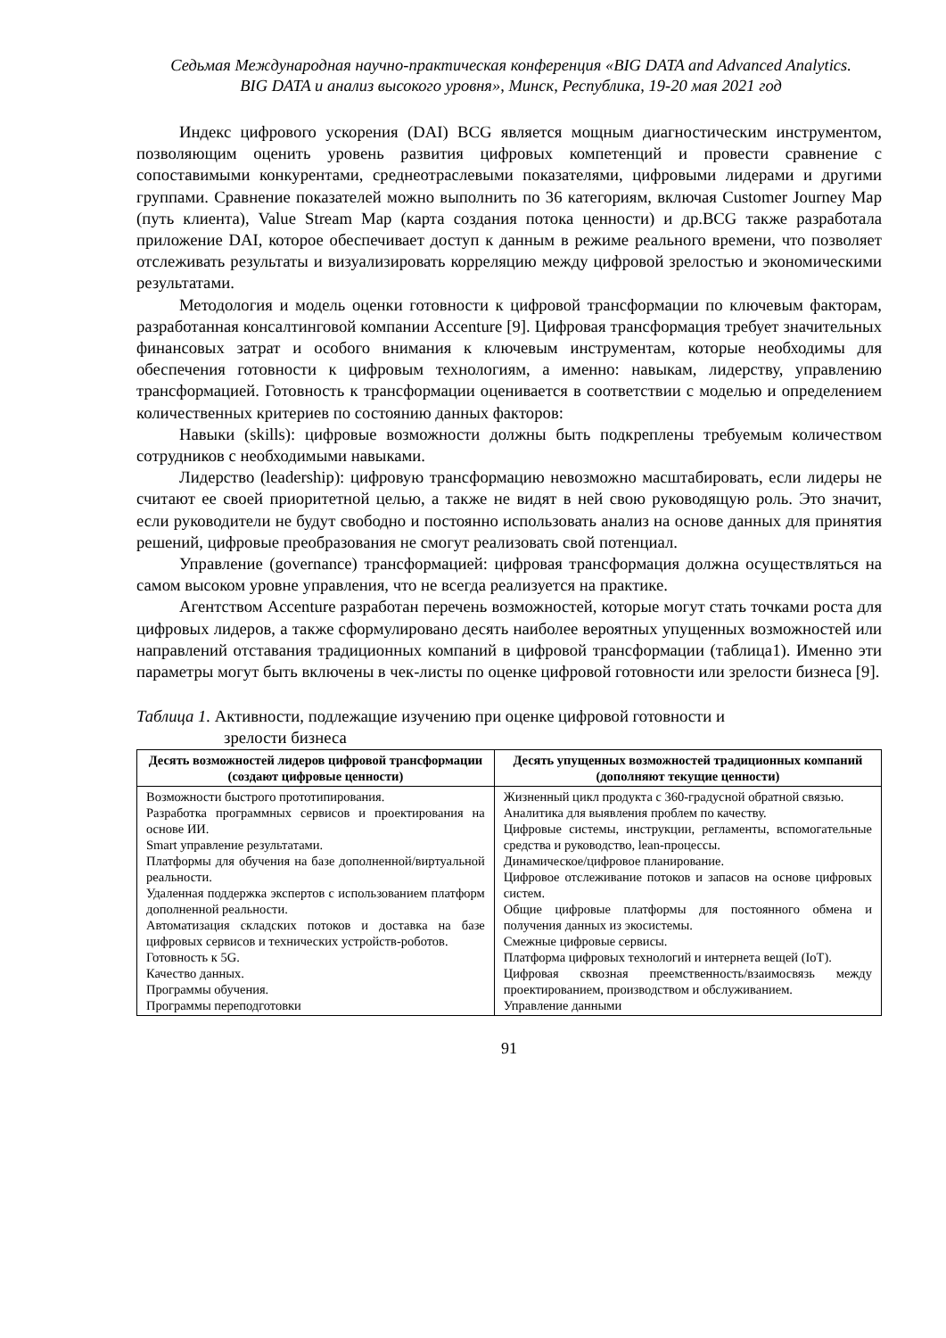Седьмая Международная научно-практическая конференция «BIG DATA and Advanced Analytics.
BIG DATA и анализ высокого уровня», Минск, Республика, 19-20 мая 2021 год
Индекс цифрового ускорения (DAI) BCG является мощным диагностическим инструментом, позволяющим оценить уровень развития цифровых компетенций и провести сравнение с сопоставимыми конкурентами, среднеотраслевыми показателями, цифровыми лидерами и другими группами. Сравнение показателей можно выполнить по 36 категориям, включая Customer Journey Map (путь клиента), Value Stream Map (карта создания потока ценности) и др.BCG также разработала приложение DAI, которое обеспечивает доступ к данным в режиме реального времени, что позволяет отслеживать результаты и визуализировать корреляцию между цифровой зрелостью и экономическими результатами.
Методология и модель оценки готовности к цифровой трансформации по ключевым факторам, разработанная консалтинговой компании Accenture [9]. Цифровая трансформация требует значительных финансовых затрат и особого внимания к ключевым инструментам, которые необходимы для обеспечения готовности к цифровым технологиям, а именно: навыкам, лидерству, управлению трансформацией. Готовность к трансформации оценивается в соответствии с моделью и определением количественных критериев по состоянию данных факторов:
Навыки (skills): цифровые возможности должны быть подкреплены требуемым количеством сотрудников с необходимыми навыками.
Лидерство (leadership): цифровую трансформацию невозможно масштабировать, если лидеры не считают ее своей приоритетной целью, а также не видят в ней свою руководящую роль. Это значит, если руководители не будут свободно и постоянно использовать анализ на основе данных для принятия решений, цифровые преобразования не смогут реализовать свой потенциал.
Управление (governance) трансформацией: цифровая трансформация должна осуществляться на самом высоком уровне управления, что не всегда реализуется на практике.
Агентством Accenture разработан перечень возможностей, которые могут стать точками роста для цифровых лидеров, а также сформулировано десять наиболее вероятных упущенных возможностей или направлений отставания традиционных компаний в цифровой трансформации (таблица1). Именно эти параметры могут быть включены в чек-листы по оценке цифровой готовности или зрелости бизнеса [9].
Таблица 1. Активности, подлежащие изучению при оценке цифровой готовности и
зрелости бизнеса
| Десять возможностей лидеров цифровой трансформации (создают цифровые ценности) | Десять упущенных возможностей традиционных компаний (дополняют текущие ценности) |
| --- | --- |
| Возможности быстрого прототипирования. Разработка программных сервисов и проектирования на основе ИИ. Smart управление результатами. Платформы для обучения на базе дополненной/виртуальной реальности. Удаленная поддержка экспертов с использованием платформ дополненной реальности. Автоматизация складских потоков и доставка на базе цифровых сервисов и технических устройств-роботов. Готовность к 5G. Качество данных. Программы обучения. Программы переподготовки | Жизненный цикл продукта с 360-градусной обратной связью. Аналитика для выявления проблем по качеству. Цифровые системы, инструкции, регламенты, вспомогательные средства и руководство, lean-процессы. Динамическое/цифровое планирование. Цифровое отслеживание потоков и запасов на основе цифровых систем. Общие цифровые платформы для постоянного обмена и получения данных из экосистемы. Смежные цифровые сервисы. Платформа цифровых технологий и интернета вещей (IoT). Цифровая сквозная преемственность/взаимосвязь между проектированием, производством и обслуживанием. Управление данными |
91